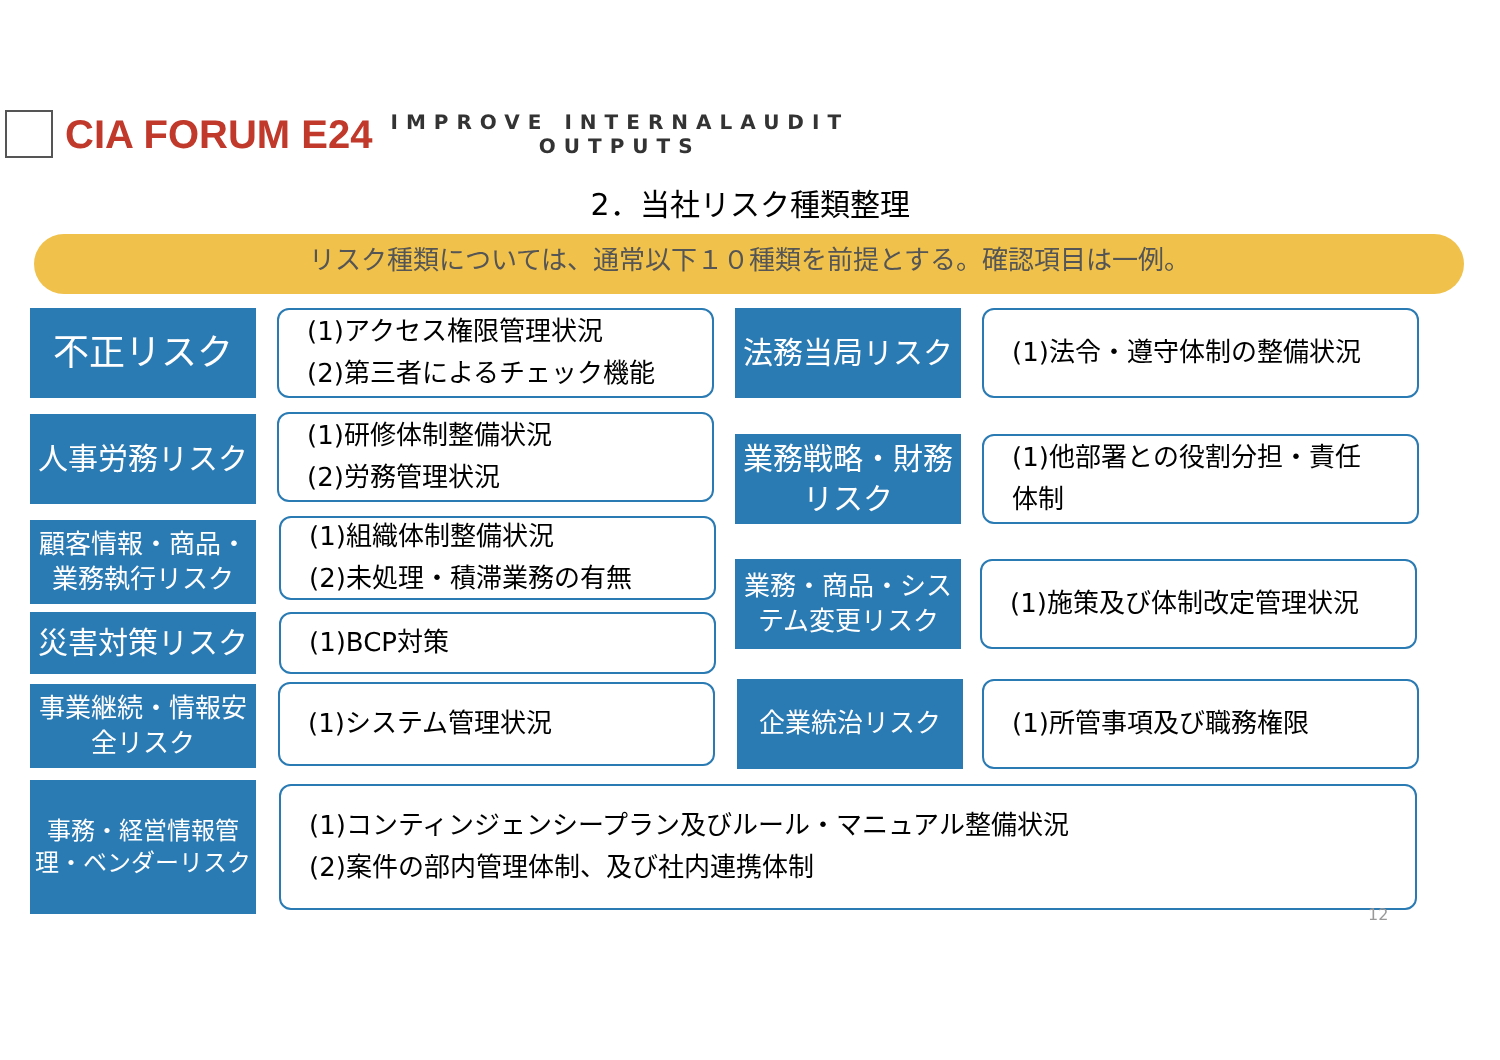CIA FORUM E24
IMPROVE INTERNALAUDIT
OUTPUTS
2．当社リスク種類整理
リスク種類については、通常以下１０種類を前提とする。確認項目は一例。
不正リスク
(1)アクセス権限管理状況
(2)第三者によるチェック機能
法務当局リスク (1)法令・遵守体制の整備状況
人事労務リスク
(1)研修体制整備状況
(2)労務管理状況
業務戦略・財務
リスク
(1)他部署との役割分担・責任
体制
顧客情報・商品・
業務執行リスク
(1)組織体制整備状況
(2)未処理・積滞業務の有無
業務・商品・シス
テム変更リスク
(1)施策及び体制改定管理状況
災害対策リスク (1)BCP対策
事業継続・情報安
全リスク
(1)システム管理状況 企業統治リスク (1)所管事項及び職務権限
事務・経営情報管
理・ベンダーリスク
(1)コンティンジェンシープラン及びルール・マニュアル整備状況
(2)案件の部内管理体制、及び社内連携体制
12